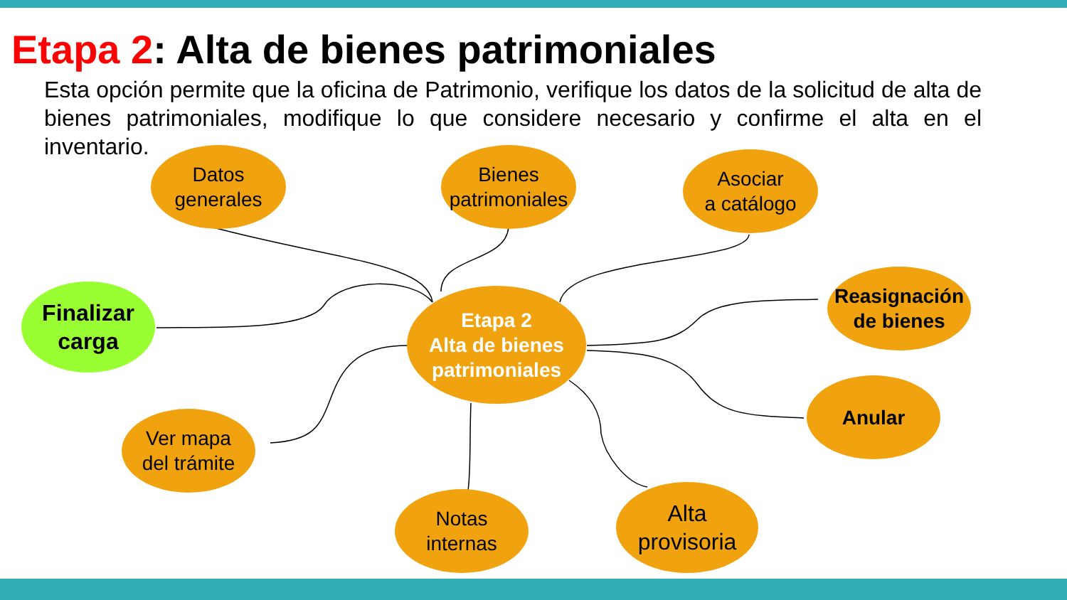Etapa 2: Alta de bienes patrimoniales
Esta opción permite que la oficina de Patrimonio, verifique los datos de la solicitud de alta de bienes patrimoniales, modifique lo que considere necesario y confirme el alta en el inventario.
Datos
generales
Bienes
patrimoniales
Asociar
a catálogo
Finalizar
carga
Etapa 2
Alta de bienes
patrimoniales
Reasignación
de bienes
Anular
Ver mapa
del trámite
Notas
internas
Alta
provisoria